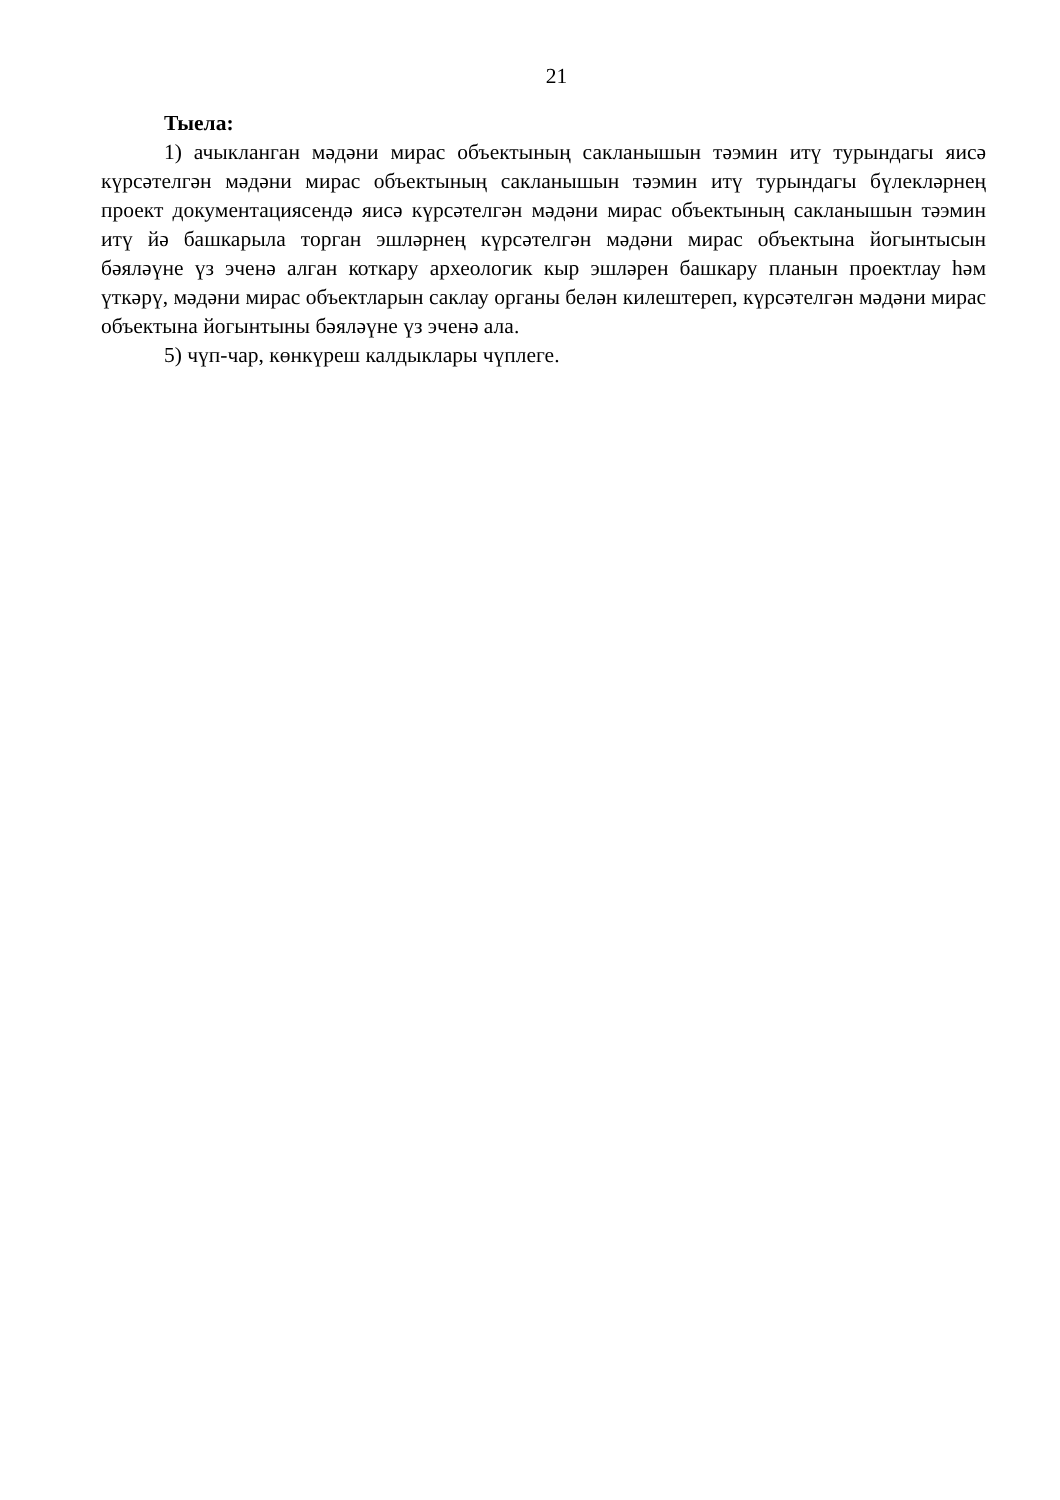21
Тыела:
1) ачыкланган мәдәни мирас объектының сакланышын тәэмин итү турындагы яисә күрсәтелгән мәдәни мирас объектының сакланышын тәэмин итү турындагы бүлекләрнең проект документациясендә яисә күрсәтелгән мәдәни мирас объектының сакланышын тәэмин итү йә башкарыла торган эшләрнең күрсәтелгән мәдәни мирас объектына йогынтысын бәяләүне үз эченә алган коткару археологик кыр эшләрен башкару планын проектлау һәм үткәрү, мәдәни мирас объектларын саклау органы белән килештереп, күрсәтелгән мәдәни мирас объектына йогынтыны бәяләүне үз эченә ала.
5) чүп-чар, көнкүреш калдыклары чүплеге.